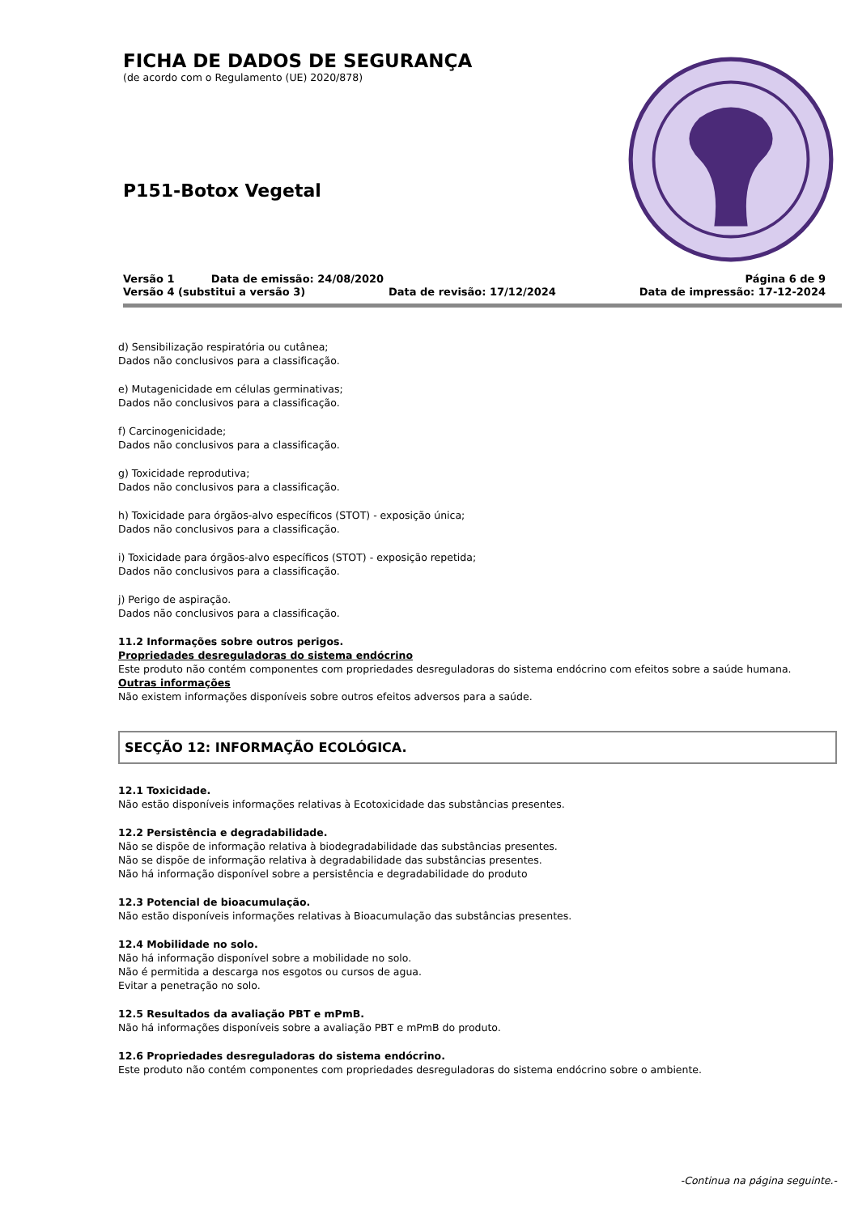FICHA DE DADOS DE SEGURANÇA
(de acordo com o Regulamento (UE) 2020/878)
P151-Botox Vegetal
Versão 1 Data de emissão: 24/08/2020 Página 6 de 9
Versão 4 (substitui a versão 3) Data de revisão: 17/12/2024 Data de impressão: 17-12-2024
d) Sensibilização respiratória ou cutânea;
Dados não conclusivos para a classificação.
e) Mutagenicidade em células germinativas;
Dados não conclusivos para a classificação.
f) Carcinogenicidade;
Dados não conclusivos para a classificação.
g) Toxicidade reprodutiva;
Dados não conclusivos para a classificação.
h) Toxicidade para órgãos-alvo específicos (STOT) - exposição única;
Dados não conclusivos para a classificação.
i) Toxicidade para órgãos-alvo específicos (STOT) - exposição repetida;
Dados não conclusivos para a classificação.
j) Perigo de aspiração.
Dados não conclusivos para a classificação.
11.2 Informações sobre outros perigos.
Propriedades desreguladoras do sistema endócrino
Este produto não contém componentes com propriedades desreguladoras do sistema endócrino com efeitos sobre a saúde humana.
Outras informações
Não existem informações disponíveis sobre outros efeitos adversos para a saúde.
SECÇÃO 12: INFORMAÇÃO ECOLÓGICA.
12.1 Toxicidade.
Não estão disponíveis informações relativas à Ecotoxicidade das substâncias presentes.
12.2 Persistência e degradabilidade.
Não se dispõe de informação relativa à biodegradabilidade das substâncias presentes.
Não se dispõe de informação relativa à degradabilidade das substâncias presentes.
Não há informação disponível sobre a persistência e degradabilidade do produto
12.3 Potencial de bioacumulação.
Não estão disponíveis informações relativas à Bioacumulação das substâncias presentes.
12.4 Mobilidade no solo.
Não há informação disponível sobre a mobilidade no solo.
Não é permitida a descarga nos esgotos ou cursos de agua.
Evitar a penetração no solo.
12.5 Resultados da avaliação PBT e mPmB.
Não há informações disponíveis sobre a avaliação PBT e mPmB do produto.
12.6 Propriedades desreguladoras do sistema endócrino.
Este produto não contém componentes com propriedades desreguladoras do sistema endócrino sobre o ambiente.
-Continua na página seguinte.-